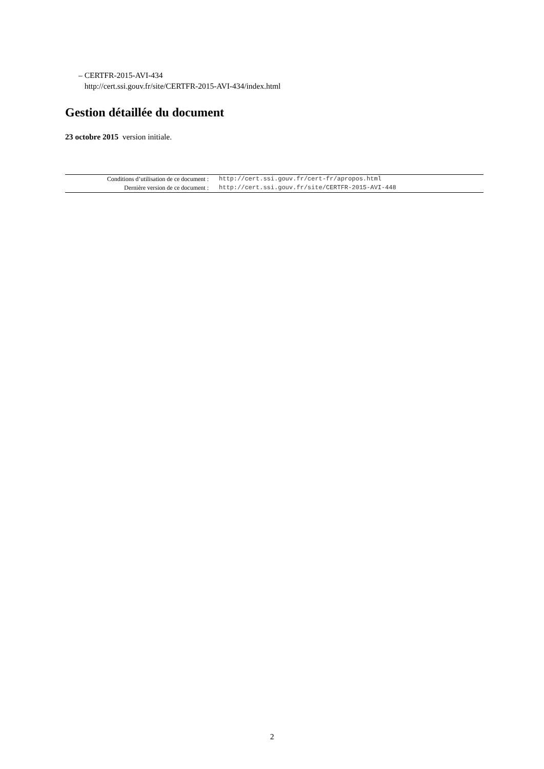– CERTFR-2015-AVI-434
http://cert.ssi.gouv.fr/site/CERTFR-2015-AVI-434/index.html
Gestion détaillée du document
23 octobre 2015 version initiale.
| Conditions d’utilisation de ce document : | http://cert.ssi.gouv.fr/cert-fr/apropos.html |
| Dernière version de ce document : | http://cert.ssi.gouv.fr/site/CERTFR-2015-AVI-448 |
2